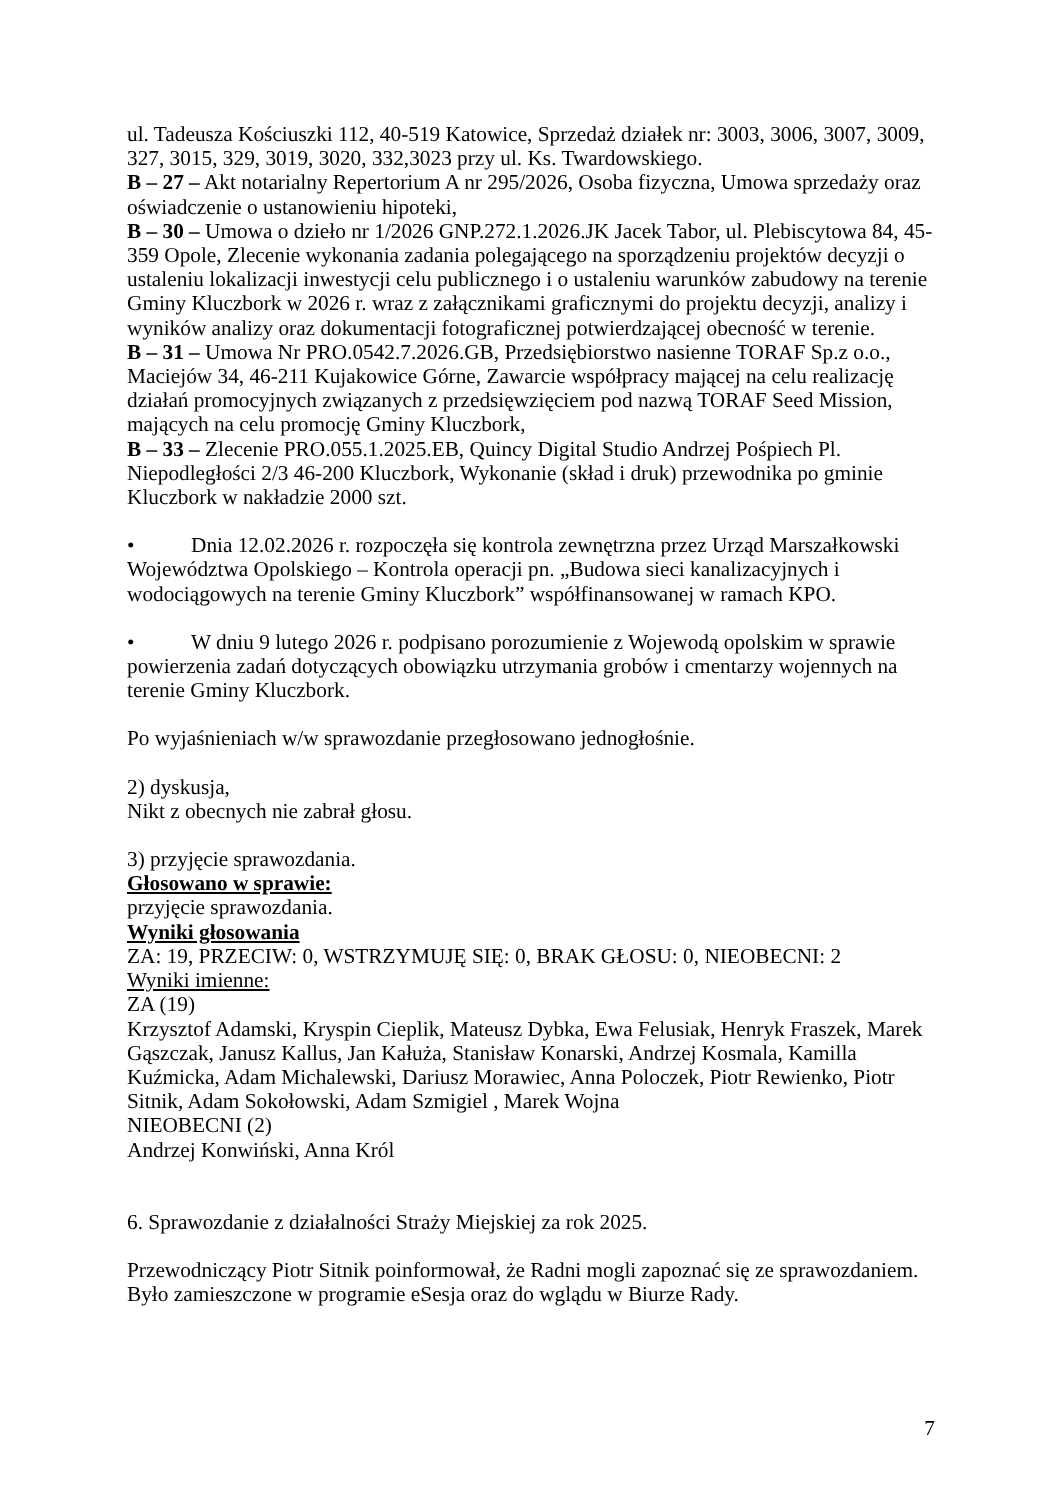ul. Tadeusza Kościuszki 112, 40-519 Katowice, Sprzedaż działek nr: 3003, 3006, 3007, 3009, 327, 3015, 329, 3019, 3020, 332,3023 przy ul. Ks. Twardowskiego.
B – 27 – Akt notarialny Repertorium A nr 295/2026, Osoba fizyczna, Umowa sprzedaży oraz oświadczenie o ustanowieniu hipoteki,
B – 30 – Umowa o dzieło nr 1/2026 GNP.272.1.2026.JK Jacek Tabor, ul. Plebiscytowa 84, 45-359 Opole, Zlecenie wykonania zadania polegającego na sporządzeniu projektów decyzji o ustaleniu lokalizacji inwestycji celu publicznego i o ustaleniu warunków zabudowy na terenie Gminy Kluczbork w 2026 r. wraz z załącznikami graficznymi do projektu decyzji, analizy i wyników analizy oraz dokumentacji fotograficznej potwierdzającej obecność w terenie.
B – 31 – Umowa Nr PRO.0542.7.2026.GB, Przedsiębiorstwo nasienne TORAF Sp.z o.o., Maciejów 34, 46-211 Kujakowice Górne, Zawarcie współpracy mającej na celu realizację działań promocyjnych związanych z przedsięwzięciem pod nazwą TORAF Seed Mission, mających na celu promocję Gminy Kluczbork,
B – 33 – Zlecenie PRO.055.1.2025.EB, Quincy Digital Studio Andrzej Pośpiech Pl. Niepodległości 2/3 46-200 Kluczbork, Wykonanie (skład i druk) przewodnika po gminie Kluczbork w nakładzie 2000 szt.
• Dnia 12.02.2026 r. rozpoczęła się kontrola zewnętrzna przez Urząd Marszałkowski Województwa Opolskiego – Kontrola operacji pn. „Budowa sieci kanalizacyjnych i wodociągowych na terenie Gminy Kluczbork” współfinansowanej w ramach KPO.
• W dniu 9 lutego 2026 r. podpisano porozumienie z Wojewodą opolskim w sprawie powierzenia zadań dotyczących obowiązku utrzymania grobów i cmentarzy wojennych na terenie Gminy Kluczbork.
Po wyjaśnieniach w/w sprawozdanie przegłosowano jednogłośnie.
2) dyskusja,
Nikt z obecnych nie zabrał głosu.
3) przyjęcie sprawozdania.
Głosowano w sprawie:
przyjęcie sprawozdania.
Wyniki głosowania
ZA: 19, PRZECIW: 0, WSTRZYMUJĘ SIĘ: 0, BRAK GŁOSU: 0, NIEOBECNI: 2
Wyniki imienne:
ZA (19)
Krzysztof Adamski, Kryspin Cieplik, Mateusz Dybka, Ewa Felusiak, Henryk Fraszek, Marek Gąszczak, Janusz Kallus, Jan Kałuża, Stanisław Konarski, Andrzej Kosmala, Kamilla Kuźmicka, Adam Michalewski, Dariusz Morawiec, Anna Poloczek, Piotr Rewienko, Piotr Sitnik, Adam Sokołowski, Adam Szmigiel , Marek Wojna
NIEOBECNI (2)
Andrzej Konwiński, Anna Król
6. Sprawozdanie z działalności Straży Miejskiej za rok 2025.
Przewodniczący Piotr Sitnik poinformował, że Radni mogli zapoznać się ze sprawozdaniem. Było zamieszczone w programie eSesja oraz do wglądu w Biurze Rady.
7